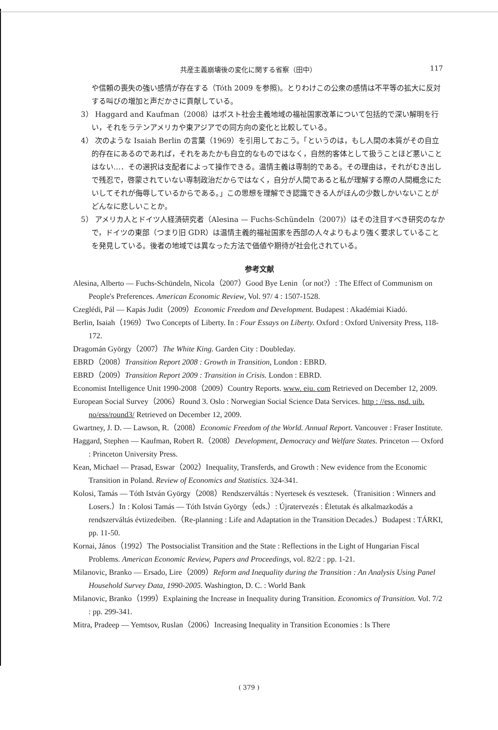共産主義崩壊後の変化に関する省察（田中） 117
や信頼の喪失の強い感情が存在する（Tóth 2009 を参照)。とりわけこの公衆の感情は不平等の拡大に反対する叫びの増加と声だかさに貢献している。
3） Haggard and Kaufman（2008）はポスト社会主義地域の福祉国家改革について包括的で深い解明を行い，それをラテンアメリカや東アジアでの同方向の変化と比較している。
4） 次のような Isaiah Berlin の言葉（1969）を引用しておこう。「というのは，もし人間の本質がその自立的存在にあるのであれば，それをあたかも自立的なものではなく，自然的客体として扱うことほど悪いことはない…．その選択は支配者によって操作できる。温情主義は専制的である。その理由は，それがむき出しで残忍で，啓蒙されていない専制政治だからではなく，自分が人間であると私が理解する際の人間概念にたいしてそれが侮辱しているからである。」この思想を理解でき認識できる人がほんの少数しかいないことがどんなに悲しいことか。
5） アメリカ人とドイツ人経済研究者（Alesina — Fuchs-Schündeln（2007)）はその注目すべき研究のなかで，ドイツの東部（つまり旧 GDR）は温情主義的福祉国家を西部の人々よりもより強く要求していることを発見している。後者の地域では異なった方法で価値や期待が社会化されている。
参考文献
Alesina, Alberto — Fuchs-Schündeln, Nicola（2007）Good Bye Lenin（or not?）: The Effect of Communism on People's Preferences. American Economic Review, Vol. 97/ 4 : 1507-1528.
Czeglédi, Pál — Kapás Judit（2009）Economic Freedom and Development. Budapest : Akadémiai Kiadó.
Berlin, Isaiah（1969）Two Concepts of Liberty. In : Four Essays on Liberty. Oxford : Oxford University Press, 118-172.
Dragomán György（2007）The White King. Garden City : Doubleday.
EBRD（2008）Transition Report 2008 : Growth in Transition, London : EBRD.
EBRD（2009）Transition Report 2009 : Transition in Crisis. London : EBRD.
Economist Intelligence Unit 1990-2008（2009）Country Reports. www. eiu. com Retrieved on December 12, 2009.
European Social Survey（2006）Round 3. Oslo : Norwegian Social Science Data Services. http : //ess. nsd. uib. no/ess/round3/ Retrieved on December 12, 2009.
Gwartney, J. D. — Lawson, R.（2008）Economic Freedom of the World. Annual Report. Vancouver : Fraser Institute.
Haggard, Stephen — Kaufman, Robert R.（2008）Development, Democracy and Welfare States. Princeton — Oxford : Princeton University Press.
Kean, Michael — Prasad, Eswar（2002）Inequality, Transferds, and Growth : New evidence from the Economic Transition in Poland. Review of Economics and Statistics. 324-341.
Kolosi, Tamás — Tóth István György（2008）Rendszerváltás : Nyertesek és vesztesek.（Tranisition : Winners and Losers.）In : Kolosi Tamás — Tóth István György（eds.）: Újratervezés : Életutak és alkalmazkodás a rendszerváltás évtizedeiben.（Re-planning : Life and Adaptation in the Transition Decades.）Budapest : TÁRKI, pp. 11-50.
Kornai, János（1992）The Postsocialist Transition and the State : Reflections in the Light of Hungarian Fiscal Problems. American Economic Review, Papers and Proceedings, vol. 82/2 : pp. 1-21.
Milanovic, Branko — Ersado, Lire（2009）Reform and Inequality during the Transition : An Analysis Using Panel Household Survey Data, 1990-2005. Washington, D. C. : World Bank
Milanovic, Branko（1999）Explaining the Increase in Inequality during Transition. Economics of Transition. Vol. 7/2 : pp. 299-341.
Mitra, Pradeep — Yemtsov, Ruslan（2006）Increasing Inequality in Transition Economies : Is There
( 379 )